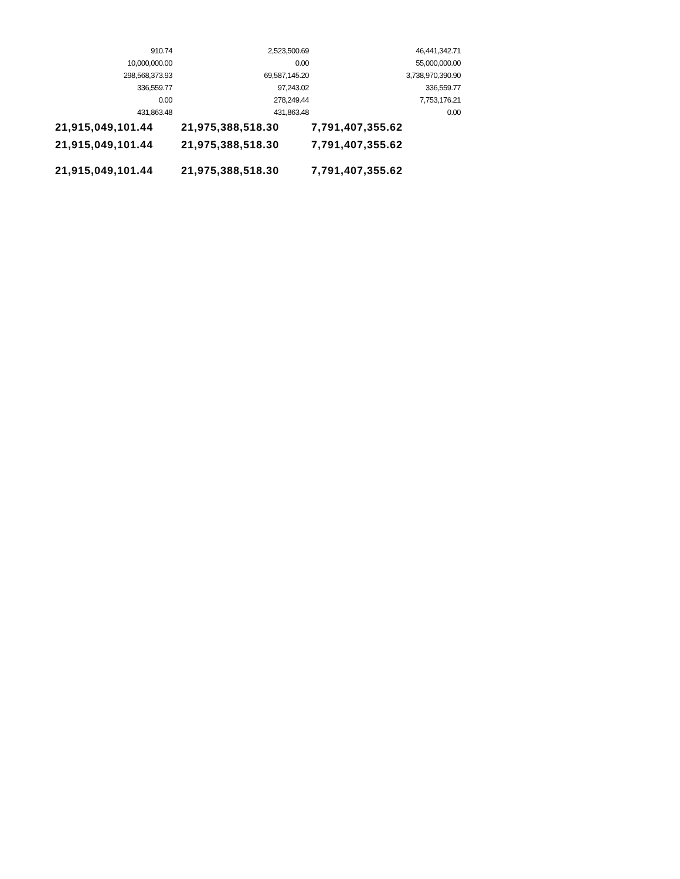| 910.74 | 2,523,500.69 | 46,441,342.71 |
| 10,000,000.00 | 0.00 | 55,000,000.00 |
| 298,568,373.93 | 69,587,145.20 | 3,738,970,390.90 |
| 336,559.77 | 97,243.02 | 336,559.77 |
| 0.00 | 278,249.44 | 7,753,176.21 |
| 431,863.48 | 431,863.48 | 0.00 |
| 21,915,049,101.44 | 21,975,388,518.30 | 7,791,407,355.62 |
| 21,915,049,101.44 | 21,975,388,518.30 | 7,791,407,355.62 |
| 21,915,049,101.44 | 21,975,388,518.30 | 7,791,407,355.62 |